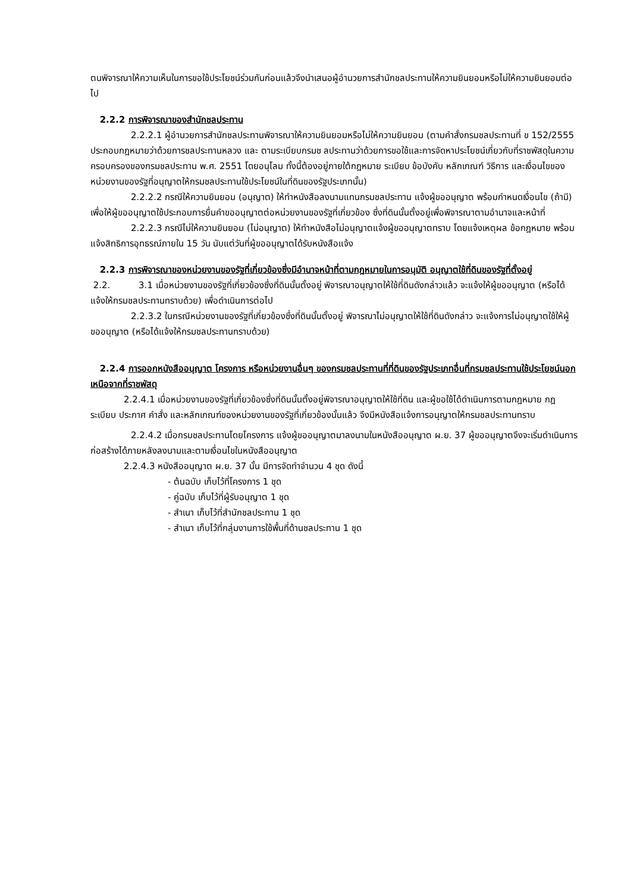ตนพิจารณาให้ความเห็นในการขอใช้ประโยชน์ร่วมกันก่อนแล้วจึงนำเสนอผู้อำนวยการสำนักชลประทานให้ความยินยอมหรือไม่ให้ความยินยอมต่อไป
2.2.2 การพิจารณาของสำนักชลประทาน
2.2.2.1 ผู้อำนวยการสำนักชลประทานพิจารณาให้ความยินยอมหรือไม่ให้ความยินยอม (ตามคำสั่งกรมชลประทานที่ ข 152/2555 ประกอบกฎหมายว่าด้วยการชลประทานหลวง และ ตามระเบียบกรมช ลประทานว่าด้วยการขอใช้และการจัดหาประโยชน์เกี่ยวกับที่ราชพัสดุในความครอบครองของกรมชลประทาน พ.ศ. 2551 โดยอนุโลม ทั้งนี้ต้องอยู่ภายใต้กฎหมาย ระเบียบ ข้อบังคับ หลักเกณฑ์ วิธีการ และเงื่อนไขของหน่วยงานของรัฐที่อนุญาตให้กรมชลประทานใช้ประโยชน์ในที่ดินของรัฐประเภทนั้น)
2.2.2.2 กรณีให้ความยินยอม (อนุญาต) ให้ทำหนังสือลงนามแทนกรมชลประทาน แจ้งผู้ขออนุญาต พร้อมกำหนดเงื่อนไข (ถ้ามี) เพื่อให้ผู้ขออนุญาตใช้ประกอบการยื่นคำขออนุญาตต่อหน่วยงานของรัฐที่เกี่ยวข้อง ซึ่งที่ดินนั้นตั้งอยู่เพื่อพิจารณาตามอำนาจและหน้าที่
2.2.2.3 กรณีไม่ให้ความยินยอม (ไม่อนุญาต) ให้ทำหนังสือไม่อนุญาตแจ้งผู้ขออนุญาตทราบ โดยแจ้งเหตุผล ข้อกฎหมาย พร้อมแจ้งสิทธิการอุทธรณ์ภายใน 15 วัน นับแต่วันที่ผู้ขออนุญาตได้รับหนังสือแจ้ง
2.2.3 การพิจารณาของหน่วยงานของรัฐที่เกี่ยวข้องซึ่งมีอำนาจหน้าที่ตามกฎหมายในการอนุมัติ อนุญาตใช้ที่ดินของรัฐที่ตั้งอยู่
2.2. 3.1 เมื่อหน่วยงานของรัฐที่เกี่ยวข้องซึ่งที่ดินนั้นตั้งอยู่ พิจารณาอนุญาตให้ใช้ที่ดินดังกล่าวแล้ว จะแจ้งให้ผู้ขออนุญาต (หรือได้แจ้งให้กรมชลประทานทราบด้วย) เพื่อดำเนินการต่อไป
2.2.3.2 ในกรณีหน่วยงานของรัฐที่เกี่ยวข้องซึ่งที่ดินนั้นตั้งอยู่ พิจารณาไม่อนุญาตให้ใช้ที่ดินดังกล่าว จะแจ้งการไม่อนุญาตใช้ให้ผู้ขออนุญาต (หรือได้แจ้งให้กรมชลประทานทราบด้วย)
2.2.4 การออกหนังสืออนุญาต โครงการ หรือหน่วยงานอื่นๆ ของกรมชลประทานที่ที่ดินของรัฐประเภทอื่นที่กรมชลประทานใช้ประโยชน์นอกเหนือจากที่ราชพัสดุ
2.2.4.1 เมื่อหน่วยงานของรัฐที่เกี่ยวข้องซึ่งที่ดินนั้นตั้งอยู่พิจารณาอนุญาตให้ใช้ที่ดิน และผู้ขอใช้ได้ดำเนินการตามกฎหมาย กฎ ระเบียบ ประกาศ คำสั่ง และหลักเกณฑ์ของหน่วยงานของรัฐที่เกี่ยวข้องนั้นแล้ว จึงมีหนังสือแจ้งการอนุญาตให้กรมชลประทานทราบ
2.2.4.2 เมื่อกรมชลประทานโดยโครงการ แจ้งผู้ขออนุญาตมาลงนามในหนังสืออนุญาต ผ.ย. 37 ผู้ขออนุญาตจึงจะเริ่มดำเนินการก่อสร้างได้ภายหลังลงนามและตามเงื่อนไขในหนังสืออนุญาต
2.2.4.3 หนังสืออนุญาต ผ.ย. 37 นั้น มีการจัดทำจำนวน 4 ชุด ดังนี้
- ต้นฉบับ เก็บไว้ที่โครงการ 1 ชุด
- คู่ฉบับ เก็บไว้ที่ผู้รับอนุญาต 1 ชุด
- สำเนา เก็บไว้ที่สำนักชลประทาน 1 ชุด
- สำเนา เก็บไว้ที่กลุ่มงานการใช้พื้นที่ด้านชลประทาน 1 ชุด